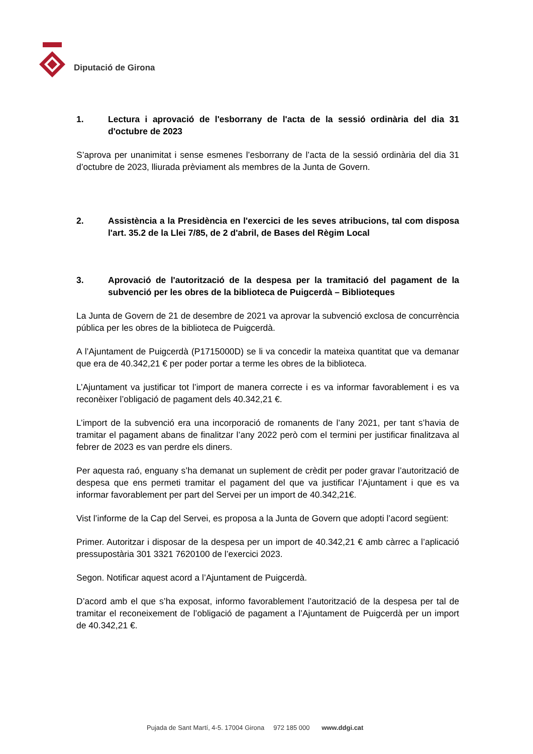Diputació de Girona
1. Lectura i aprovació de l'esborrany de l'acta de la sessió ordinària del dia 31 d'octubre de 2023
S’aprova per unanimitat i sense esmenes l’esborrany de l’acta de la sessió ordinària del dia 31 d’octubre de 2023, lliurada prèviament als membres de la Junta de Govern.
2. Assistència a la Presidència en l'exercici de les seves atribucions, tal com disposa l'art. 35.2 de la Llei 7/85, de 2 d'abril, de Bases del Règim Local
3. Aprovació de l'autorització de la despesa per la tramitació del pagament de la subvenció per les obres de la biblioteca de Puigcerdà – Biblioteques
La Junta de Govern de 21 de desembre de 2021 va aprovar la subvenció exclosa de concurrència pública per les obres de la biblioteca de Puigcerdà.
A l’Ajuntament de Puigcerdà (P1715000D) se li va concedir la mateixa quantitat que va demanar que era de 40.342,21 € per poder portar a terme les obres de la biblioteca.
L’Ajuntament va justificar tot l’import de manera correcte i es va informar favorablement i es va reconèixer l’obligació de pagament dels 40.342,21 €.
L’import de la subvenció era una incorporació de romanents de l’any 2021, per tant s’havia de tramitar el pagament abans de finalitzar l’any 2022 però com el termini per justificar finalitzava al febrer de 2023 es van perdre els diners.
Per aquesta raó, enguany s’ha demanat un suplement de crèdit per poder gravar l’autorització de despesa que ens permeti tramitar el pagament del que va justificar l’Ajuntament i que es va informar favorablement per part del Servei per un import de 40.342,21€.
Vist l’informe de la Cap del Servei, es proposa a la Junta de Govern que adopti l’acord següent:
Primer. Autoritzar i disposar de la despesa per un import de 40.342,21 € amb càrrec a l’aplicació pressupostària 301 3321 7620100 de l’exercici 2023.
Segon. Notificar aquest acord a l’Ajuntament de Puigcerdà.
D’acord amb el que s’ha exposat, informo favorablement l’autorització de la despesa per tal de tramitar el reconeixement de l’obligació de pagament a l’Ajuntament de Puigcerdà per un import de 40.342,21 €.
Pujada de Sant Martí, 4-5. 17004 Girona 972 185 000 www.ddgi.cat